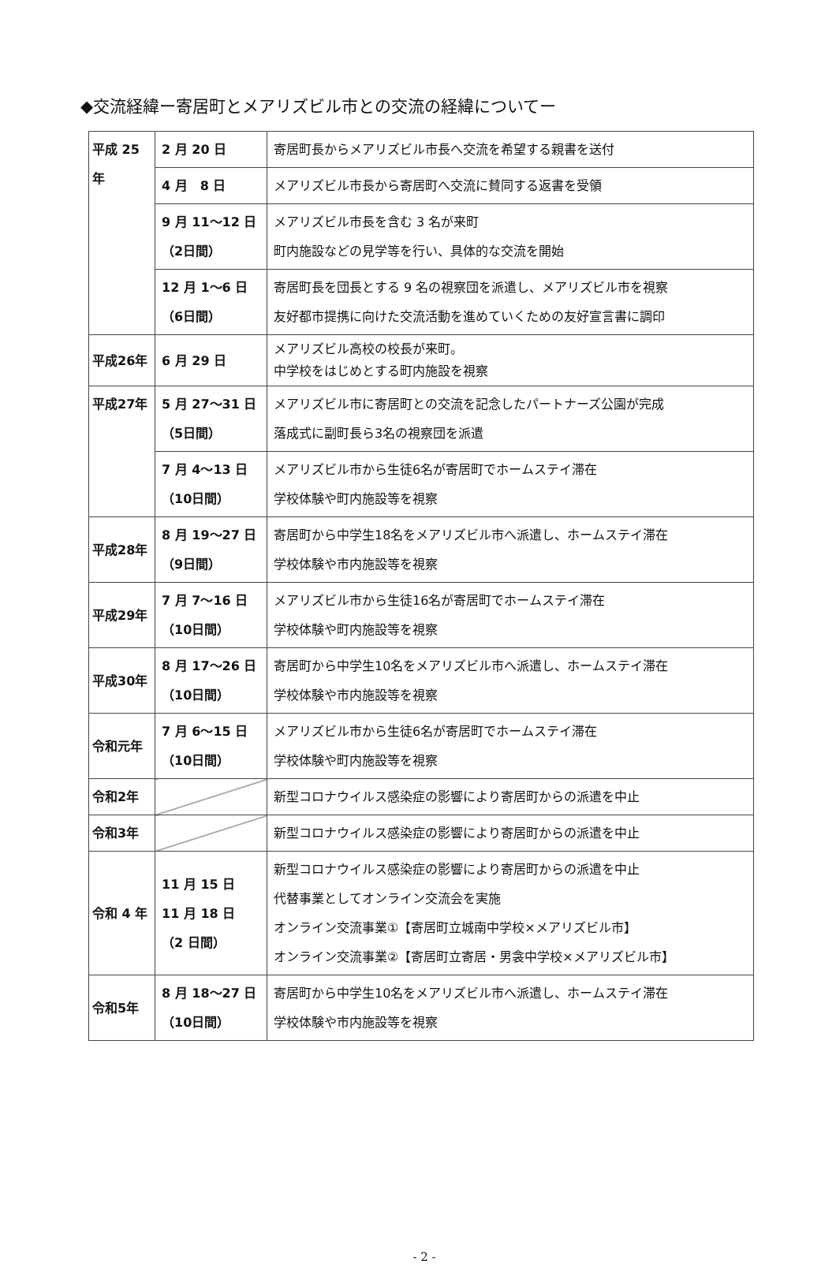◆交流経緯ー寄居町とメアリズビル市との交流の経緯についてー
| 平成 25 年 | 2 月 20 日 | 寄居町長からメアリズビル市長へ交流を希望する親書を送付 |
| | 4 月 8 日 | メアリズビル市長から寄居町へ交流に賛同する返書を受領 |
| | 9 月 11〜12 日 （2日間） | メアリズビル市長を含む 3 名が来町 町内施設などの見学等を行い、具体的な交流を開始 |
| | 12 月 1〜6 日 （6日間） | 寄居町長を団長とする 9 名の視察団を派遣し、メアリズビル市を視察 友好都市提携に向けた交流活動を進めていくための友好宣言書に調印 |
| 平成26年 | 6 月 29 日 | メアリズビル高校の校長が来町。 中学校をはじめとする町内施設を視察 |
| 平成27年 | 5 月 27〜31 日 （5日間） | メアリズビル市に寄居町との交流を記念したパートナーズ公園が完成 落成式に副町長ら3名の視察団を派遣 |
| | 7 月 4〜13 日 （10日間） | メアリズビル市から生徒6名が寄居町でホームステイ滞在 学校体験や町内施設等を視察 |
| 平成28年 | 8 月 19〜27 日 （9日間） | 寄居町から中学生18名をメアリズビル市へ派遣し、ホームステイ滞在 学校体験や市内施設等を視察 |
| 平成29年 | 7 月 7〜16 日 （10日間） | メアリズビル市から生徒16名が寄居町でホームステイ滞在 学校体験や町内施設等を視察 |
| 平成30年 | 8 月 17〜26 日 （10日間） | 寄居町から中学生10名をメアリズビル市へ派遣し、ホームステイ滞在 学校体験や市内施設等を視察 |
| 令和元年 | 7 月 6〜15 日 （10日間） | メアリズビル市から生徒6名が寄居町でホームステイ滞在 学校体験や町内施設等を視察 |
| 令和2年 | | 新型コロナウイルス感染症の影響により寄居町からの派遣を中止 |
| 令和3年 | | 新型コロナウイルス感染症の影響により寄居町からの派遣を中止 |
| 令和 4 年 | 11 月 15 日 11 月 18 日 （2 日間） | 新型コロナウイルス感染症の影響により寄居町からの派遣を中止 代替事業としてオンライン交流会を実施 オンライン交流事業①【寄居町立城南中学校×メアリズビル市】 オンライン交流事業②【寄居町立寄居・男衾中学校×メアリズビル市】 |
| 令和5年 | 8 月 18〜27 日 （10日間） | 寄居町から中学生10名をメアリズビル市へ派遣し、ホームステイ滞在 学校体験や市内施設等を視察 |
- 2 -